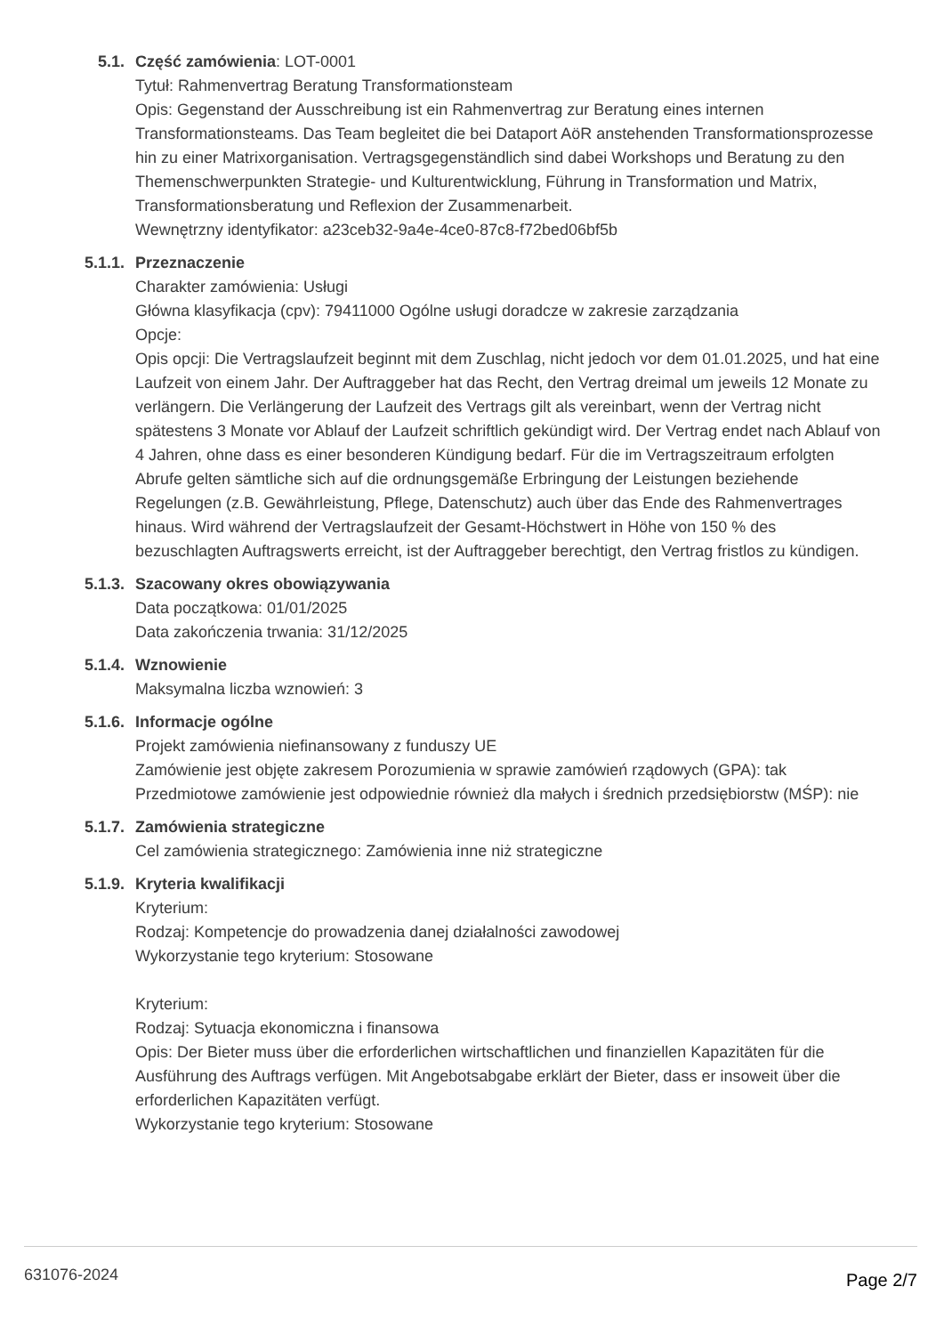5.1. Część zamówienia: LOT-0001
Tytuł: Rahmenvertrag Beratung Transformationsteam
Opis: Gegenstand der Ausschreibung ist ein Rahmenvertrag zur Beratung eines internen Transformationsteams. Das Team begleitet die bei Dataport AöR anstehenden Transformationsprozesse hin zu einer Matrixorganisation. Vertragsgegenständlich sind dabei Workshops und Beratung zu den Themenschwerpunkten Strategie- und Kulturentwicklung, Führung in Transformation und Matrix, Transformationsberatung und Reflexion der Zusammenarbeit.
Wewnętrzny identyfikator: a23ceb32-9a4e-4ce0-87c8-f72bed06bf5b
5.1.1. Przeznaczenie
Charakter zamówienia: Usługi
Główna klasyfikacja (cpv): 79411000 Ogólne usługi doradcze w zakresie zarządzania
Opcje:
Opis opcji: Die Vertragslaufzeit beginnt mit dem Zuschlag, nicht jedoch vor dem 01.01.2025, und hat eine Laufzeit von einem Jahr. Der Auftraggeber hat das Recht, den Vertrag dreimal um jeweils 12 Monate zu verlängern. Die Verlängerung der Laufzeit des Vertrags gilt als vereinbart, wenn der Vertrag nicht spätestens 3 Monate vor Ablauf der Laufzeit schriftlich gekündigt wird. Der Vertrag endet nach Ablauf von 4 Jahren, ohne dass es einer besonderen Kündigung bedarf. Für die im Vertragszeitraum erfolgten Abrufe gelten sämtliche sich auf die ordnungsgemäße Erbringung der Leistungen beziehende Regelungen (z.B. Gewährleistung, Pflege, Datenschutz) auch über das Ende des Rahmenvertrages hinaus. Wird während der Vertragslaufzeit der Gesamt-Höchstwert in Höhe von 150 % des bezuschlagten Auftragswerts erreicht, ist der Auftraggeber berechtigt, den Vertrag fristlos zu kündigen.
5.1.3. Szacowany okres obowiązywania
Data początkowa: 01/01/2025
Data zakończenia trwania: 31/12/2025
5.1.4. Wznowienie
Maksymalna liczba wznowień: 3
5.1.6. Informacje ogólne
Projekt zamówienia niefinansowany z funduszy UE
Zamówienie jest objęte zakresem Porozumienia w sprawie zamówień rządowych (GPA): tak
Przedmiotowe zamówienie jest odpowiednie również dla małych i średnich przedsiębiorstw (MŚP): nie
5.1.7. Zamówienia strategiczne
Cel zamówienia strategicznego: Zamówienia inne niż strategiczne
5.1.9. Kryteria kwalifikacji
Kryterium:
Rodzaj: Kompetencje do prowadzenia danej działalności zawodowej
Wykorzystanie tego kryterium: Stosowane
Kryterium:
Rodzaj: Sytuacja ekonomiczna i finansowa
Opis: Der Bieter muss über die erforderlichen wirtschaftlichen und finanziellen Kapazitäten für die Ausführung des Auftrags verfügen. Mit Angebotsabgabe erklärt der Bieter, dass er insoweit über die erforderlichen Kapazitäten verfügt.
Wykorzystanie tego kryterium: Stosowane
631076-2024 Page 2/7